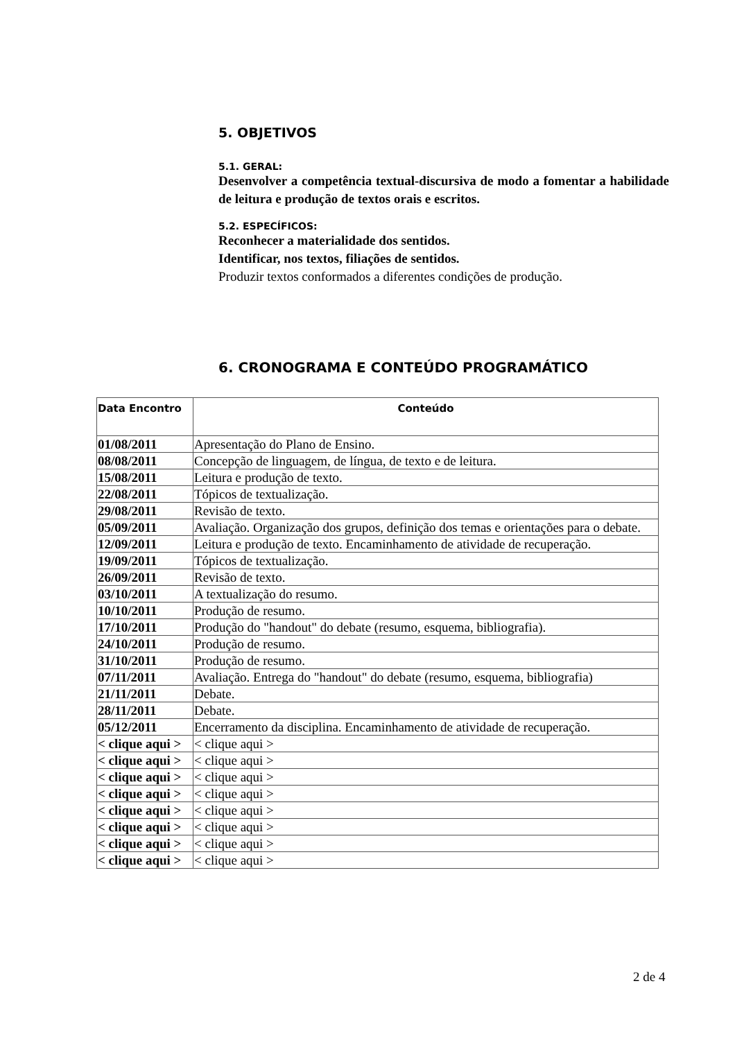5. OBJETIVOS
5.1. GERAL:
Desenvolver a competência textual-discursiva de modo a fomentar a habilidade de leitura e produção de textos orais e escritos.
5.2. ESPECÍFICOS:
Reconhecer a materialidade dos sentidos.
Identificar, nos textos, filiações de sentidos.
Produzir textos conformados a diferentes condições de produção.
6. CRONOGRAMA E CONTEÚDO PROGRAMÁTICO
| Data Encontro | Conteúdo |
| --- | --- |
| 01/08/2011 | Apresentação do Plano de Ensino. |
| 08/08/2011 | Concepção de linguagem, de língua, de texto e de leitura. |
| 15/08/2011 | Leitura e produção de texto. |
| 22/08/2011 | Tópicos de textualização. |
| 29/08/2011 | Revisão de texto. |
| 05/09/2011 | Avaliação. Organização dos grupos, definição dos temas e orientações para o debate. |
| 12/09/2011 | Leitura e produção de texto. Encaminhamento de atividade de recuperação. |
| 19/09/2011 | Tópicos de textualização. |
| 26/09/2011 | Revisão de texto. |
| 03/10/2011 | A textualização do resumo. |
| 10/10/2011 | Produção de resumo. |
| 17/10/2011 | Produção do "handout" do debate (resumo, esquema, bibliografia). |
| 24/10/2011 | Produção de resumo. |
| 31/10/2011 | Produção de resumo. |
| 07/11/2011 | Avaliação. Entrega do "handout" do debate (resumo, esquema, bibliografia) |
| 21/11/2011 | Debate. |
| 28/11/2011 | Debate. |
| 05/12/2011 | Encerramento da disciplina. Encaminhamento de atividade de recuperação. |
| < clique aqui > | < clique aqui > |
| < clique aqui > | < clique aqui > |
| < clique aqui > | < clique aqui > |
| < clique aqui > | < clique aqui > |
| < clique aqui > | < clique aqui > |
| < clique aqui > | < clique aqui > |
| < clique aqui > | < clique aqui > |
| < clique aqui > | < clique aqui > |
2 de 4